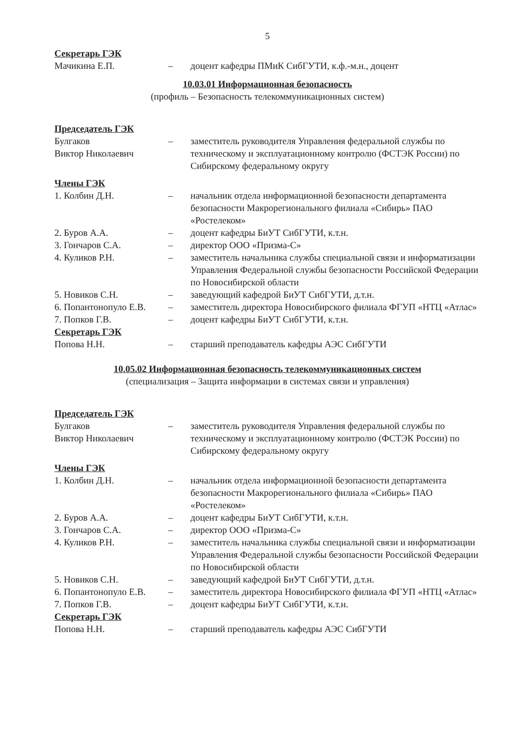5
Секретарь ГЭК
Мачикина Е.П. – доцент кафедры ПМиК СибГУТИ, к.ф.-м.н., доцент
10.03.01 Информационная безопасность
(профиль – Безопасность телекоммуникационных систем)
Председатель ГЭК
Булгаков
Виктор Николаевич
– заместитель руководителя Управления федеральной службы по техническому и эксплуатационному контролю (ФСТЭК России) по Сибирскому федеральному округу
Члены ГЭК
1. Колбин Д.Н. – начальник отдела информационной безопасности департамента безопасности Макрорегионального филиала «Сибирь» ПАО «Ростелеком»
2. Буров А.А. – доцент кафедры БиУТ СибГУТИ, к.т.н.
3. Гончаров С.А. – директор ООО «Призма-С»
4. Куликов Р.Н. – заместитель начальника службы специальной связи и информатизации Управления Федеральной службы безопасности Российской Федерации по Новосибирской области
5. Новиков С.Н. – заведующий кафедрой БиУТ СибГУТИ, д.т.н.
6. Попантонопуло Е.В.
– заместитель директора Новосибирского филиала ФГУП «НТЦ «Атлас»
7. Попков Г.В. – доцент кафедры БиУТ СибГУТИ, к.т.н.
Секретарь ГЭК
Попова Н.Н. – старший преподаватель кафедры АЭС СибГУТИ
10.05.02 Информационная безопасность телекоммуникационных систем
(специализация – Защита информации в системах связи и управления)
Председатель ГЭК
Булгаков
Виктор Николаевич
– заместитель руководителя Управления федеральной службы по техническому и эксплуатационному контролю (ФСТЭК России) по Сибирскому федеральному округу
Члены ГЭК
1. Колбин Д.Н. – начальник отдела информационной безопасности департамента безопасности Макрорегионального филиала «Сибирь» ПАО «Ростелеком»
2. Буров А.А. – доцент кафедры БиУТ СибГУТИ, к.т.н.
3. Гончаров С.А. – директор ООО «Призма-С»
4. Куликов Р.Н. – заместитель начальника службы специальной связи и информатизации Управления Федеральной службы безопасности Российской Федерации по Новосибирской области
5. Новиков С.Н. – заведующий кафедрой БиУТ СибГУТИ, д.т.н.
6. Попантонопуло Е.В.
– заместитель директора Новосибирского филиала ФГУП «НТЦ «Атлас»
7. Попков Г.В. – доцент кафедры БиУТ СибГУТИ, к.т.н.
Секретарь ГЭК
Попова Н.Н. – старший преподаватель кафедры АЭС СибГУТИ